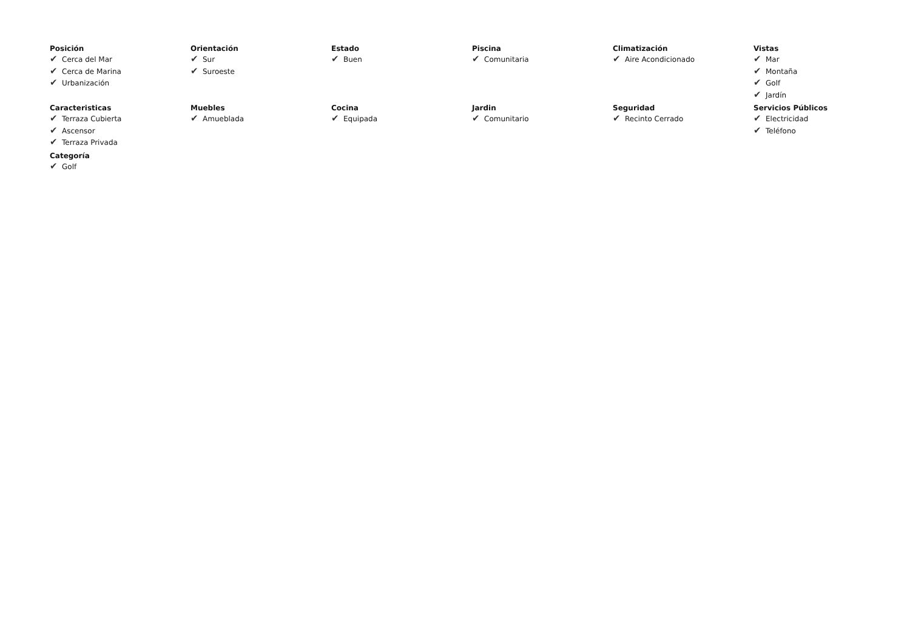Posición
✔ Cerca del Mar
✔ Cerca de Marina
✔ Urbanización
Orientación
✔ Sur
✔ Suroeste
Estado
✔ Buen
Piscina
✔ Comunitaria
Climatización
✔ Aire Acondicionado
Vistas
✔ Mar
✔ Montaña
✔ Golf
✔ Jardín
Caracteristicas
✔ Terraza Cubierta
✔ Ascensor
✔ Terraza Privada
Muebles
✔ Amueblada
Cocina
✔ Equipada
Jardin
✔ Comunitario
Seguridad
✔ Recinto Cerrado
Servicios Públicos
✔ Electricidad
✔ Teléfono
Categoría
✔ Golf